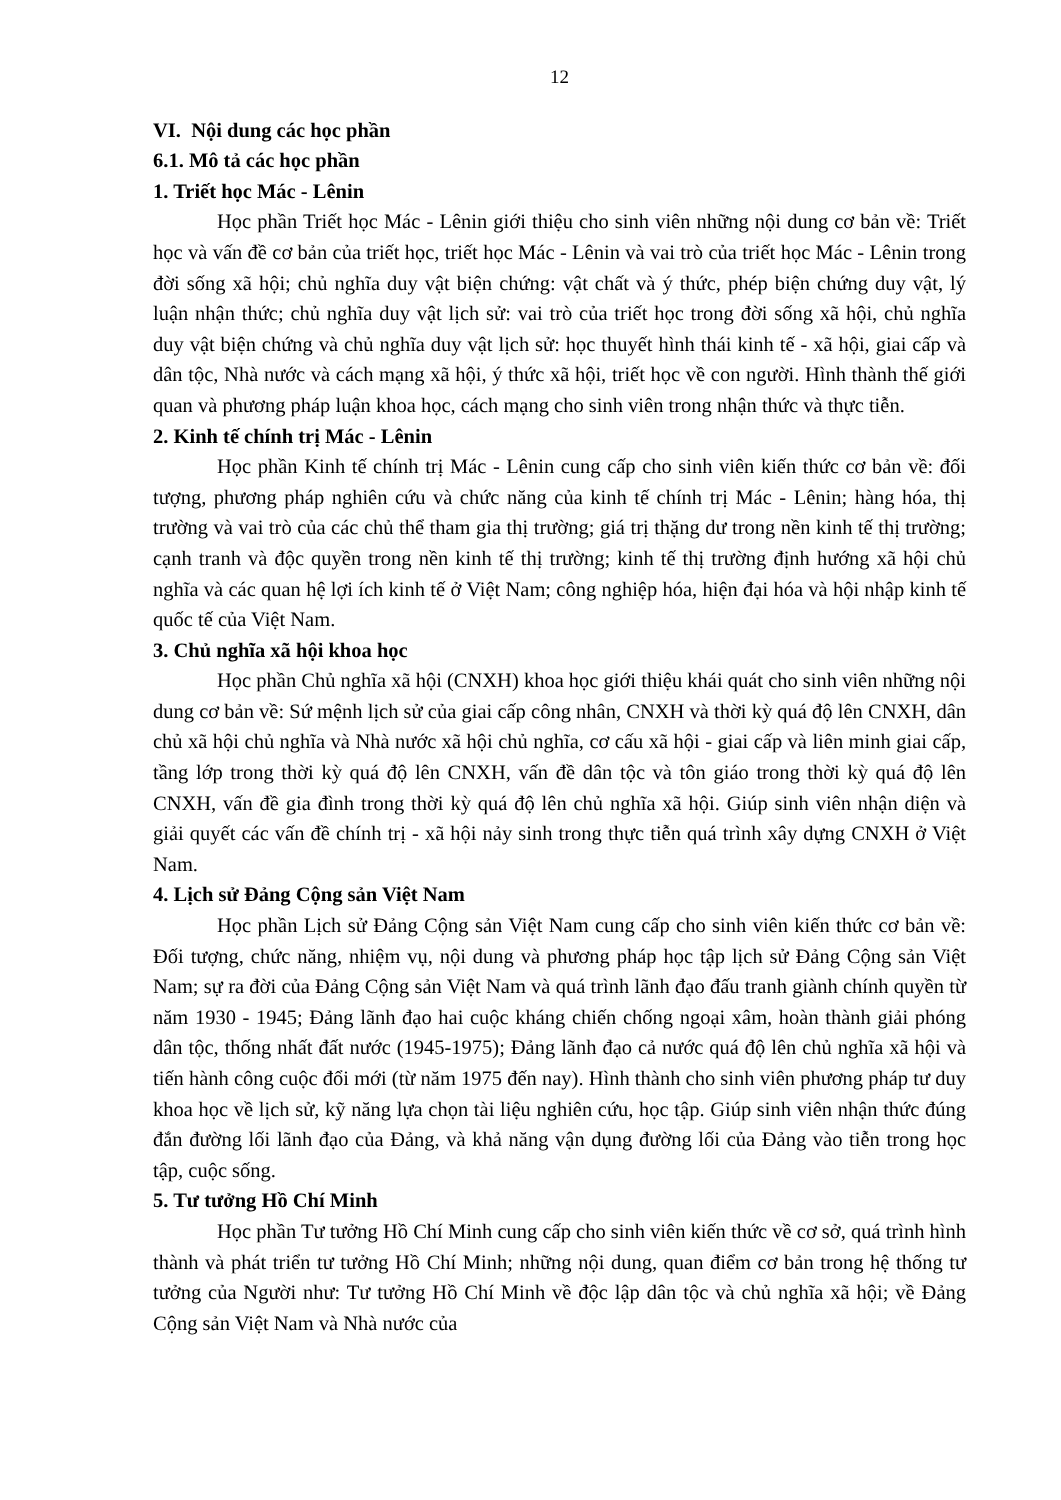12
VI. Nội dung các học phần
6.1. Mô tả các học phần
1. Triết học Mác - Lênin
Học phần Triết học Mác - Lênin giới thiệu cho sinh viên những nội dung cơ bản về: Triết học và vấn đề cơ bản của triết học, triết học Mác - Lênin và vai trò của triết học Mác - Lênin trong đời sống xã hội; chủ nghĩa duy vật biện chứng: vật chất và ý thức, phép biện chứng duy vật, lý luận nhận thức; chủ nghĩa duy vật lịch sử: vai trò của triết học trong đời sống xã hội, chủ nghĩa duy vật biện chứng và chủ nghĩa duy vật lịch sử: học thuyết hình thái kinh tế - xã hội, giai cấp và dân tộc, Nhà nước và cách mạng xã hội, ý thức xã hội, triết học về con người. Hình thành thế giới quan và phương pháp luận khoa học, cách mạng cho sinh viên trong nhận thức và thực tiễn.
2. Kinh tế chính trị Mác - Lênin
Học phần Kinh tế chính trị Mác - Lênin cung cấp cho sinh viên kiến thức cơ bản về: đối tượng, phương pháp nghiên cứu và chức năng của kinh tế chính trị Mác - Lênin; hàng hóa, thị trường và vai trò của các chủ thể tham gia thị trường; giá trị thặng dư trong nền kinh tế thị trường; cạnh tranh và độc quyền trong nền kinh tế thị trường; kinh tế thị trường định hướng xã hội chủ nghĩa và các quan hệ lợi ích kinh tế ở Việt Nam; công nghiệp hóa, hiện đại hóa và hội nhập kinh tế quốc tế của Việt Nam.
3. Chủ nghĩa xã hội khoa học
Học phần Chủ nghĩa xã hội (CNXH) khoa học giới thiệu khái quát cho sinh viên những nội dung cơ bản về: Sứ mệnh lịch sử của giai cấp công nhân, CNXH và thời kỳ quá độ lên CNXH, dân chủ xã hội chủ nghĩa và Nhà nước xã hội chủ nghĩa, cơ cấu xã hội - giai cấp và liên minh giai cấp, tầng lớp trong thời kỳ quá độ lên CNXH, vấn đề dân tộc và tôn giáo trong thời kỳ quá độ lên CNXH, vấn đề gia đình trong thời kỳ quá độ lên chủ nghĩa xã hội. Giúp sinh viên nhận diện và giải quyết các vấn đề chính trị - xã hội nảy sinh trong thực tiễn quá trình xây dựng CNXH ở Việt Nam.
4. Lịch sử Đảng Cộng sản Việt Nam
Học phần Lịch sử Đảng Cộng sản Việt Nam cung cấp cho sinh viên kiến thức cơ bản về: Đối tượng, chức năng, nhiệm vụ, nội dung và phương pháp học tập lịch sử Đảng Cộng sản Việt Nam; sự ra đời của Đảng Cộng sản Việt Nam và quá trình lãnh đạo đấu tranh giành chính quyền từ năm 1930 - 1945; Đảng lãnh đạo hai cuộc kháng chiến chống ngoại xâm, hoàn thành giải phóng dân tộc, thống nhất đất nước (1945-1975); Đảng lãnh đạo cả nước quá độ lên chủ nghĩa xã hội và tiến hành công cuộc đổi mới (từ năm 1975 đến nay). Hình thành cho sinh viên phương pháp tư duy khoa học về lịch sử, kỹ năng lựa chọn tài liệu nghiên cứu, học tập. Giúp sinh viên nhận thức đúng đắn đường lối lãnh đạo của Đảng, và khả năng vận dụng đường lối của Đảng vào tiễn trong học tập, cuộc sống.
5. Tư tưởng Hồ Chí Minh
Học phần Tư tưởng Hồ Chí Minh cung cấp cho sinh viên kiến thức về cơ sở, quá trình hình thành và phát triển tư tưởng Hồ Chí Minh; những nội dung, quan điểm cơ bản trong hệ thống tư tưởng của Người như: Tư tưởng Hồ Chí Minh về độc lập dân tộc và chủ nghĩa xã hội; về Đảng Cộng sản Việt Nam và Nhà nước của